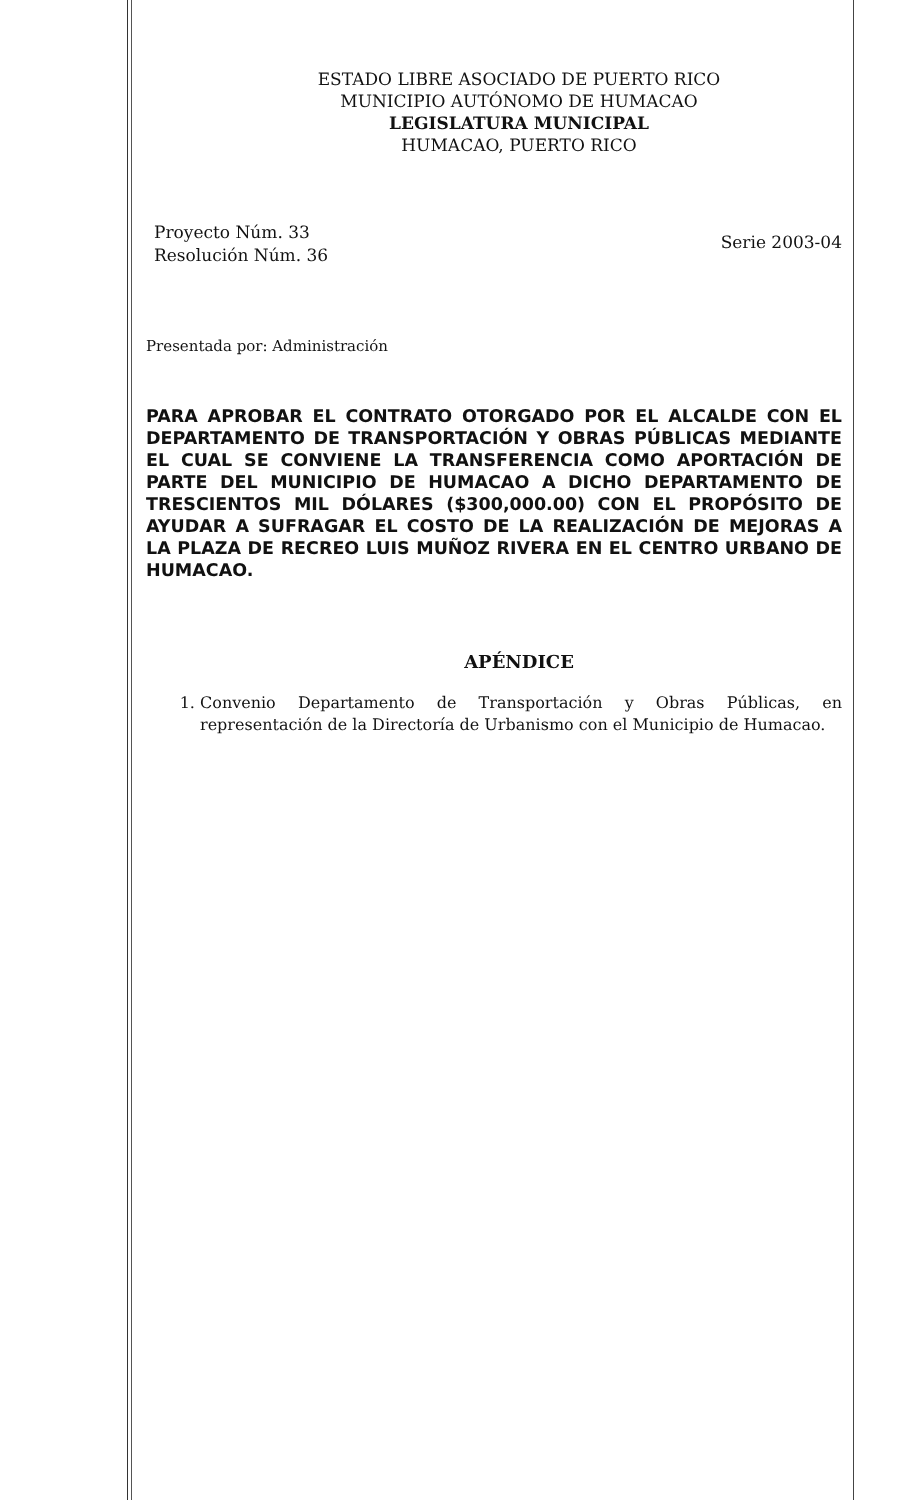ESTADO LIBRE ASOCIADO DE PUERTO RICO
MUNICIPIO AUTÓNOMO DE HUMACAO
LEGISLATURA MUNICIPAL
HUMACAO, PUERTO RICO
Proyecto Núm. 33
Resolución Núm. 36
Serie 2003-04
Presentada por: Administración
PARA APROBAR EL CONTRATO OTORGADO POR EL ALCALDE CON EL DEPARTAMENTO DE TRANSPORTACIÓN Y OBRAS PÚBLICAS MEDIANTE EL CUAL SE CONVIENE LA TRANSFERENCIA COMO APORTACIÓN DE PARTE DEL MUNICIPIO DE HUMACAO A DICHO DEPARTAMENTO DE TRESCIENTOS MIL DÓLARES ($300,000.00) CON EL PROPÓSITO DE AYUDAR A SUFRAGAR EL COSTO DE LA REALIZACIÓN DE MEJORAS A LA PLAZA DE RECREO LUIS MUÑOZ RIVERA EN EL CENTRO URBANO DE HUMACAO.
APÉNDICE
1. Convenio Departamento de Transportación y Obras Públicas, en representación de la Directoría de Urbanismo con el Municipio de Humacao.